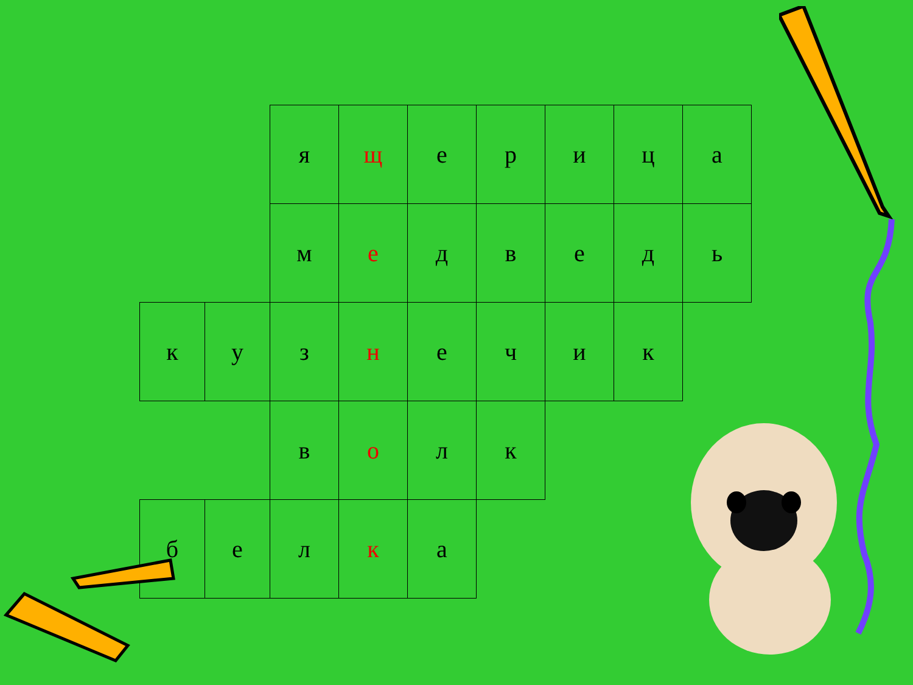| | | я | щ | е | р | и | ц | а |
| | | м | е | д | в | е | д | ь |
| к | у | з | н | е | ч | и | к | |
| | | в | о | л | к | | | |
| б | е | л | к | а | | | | |